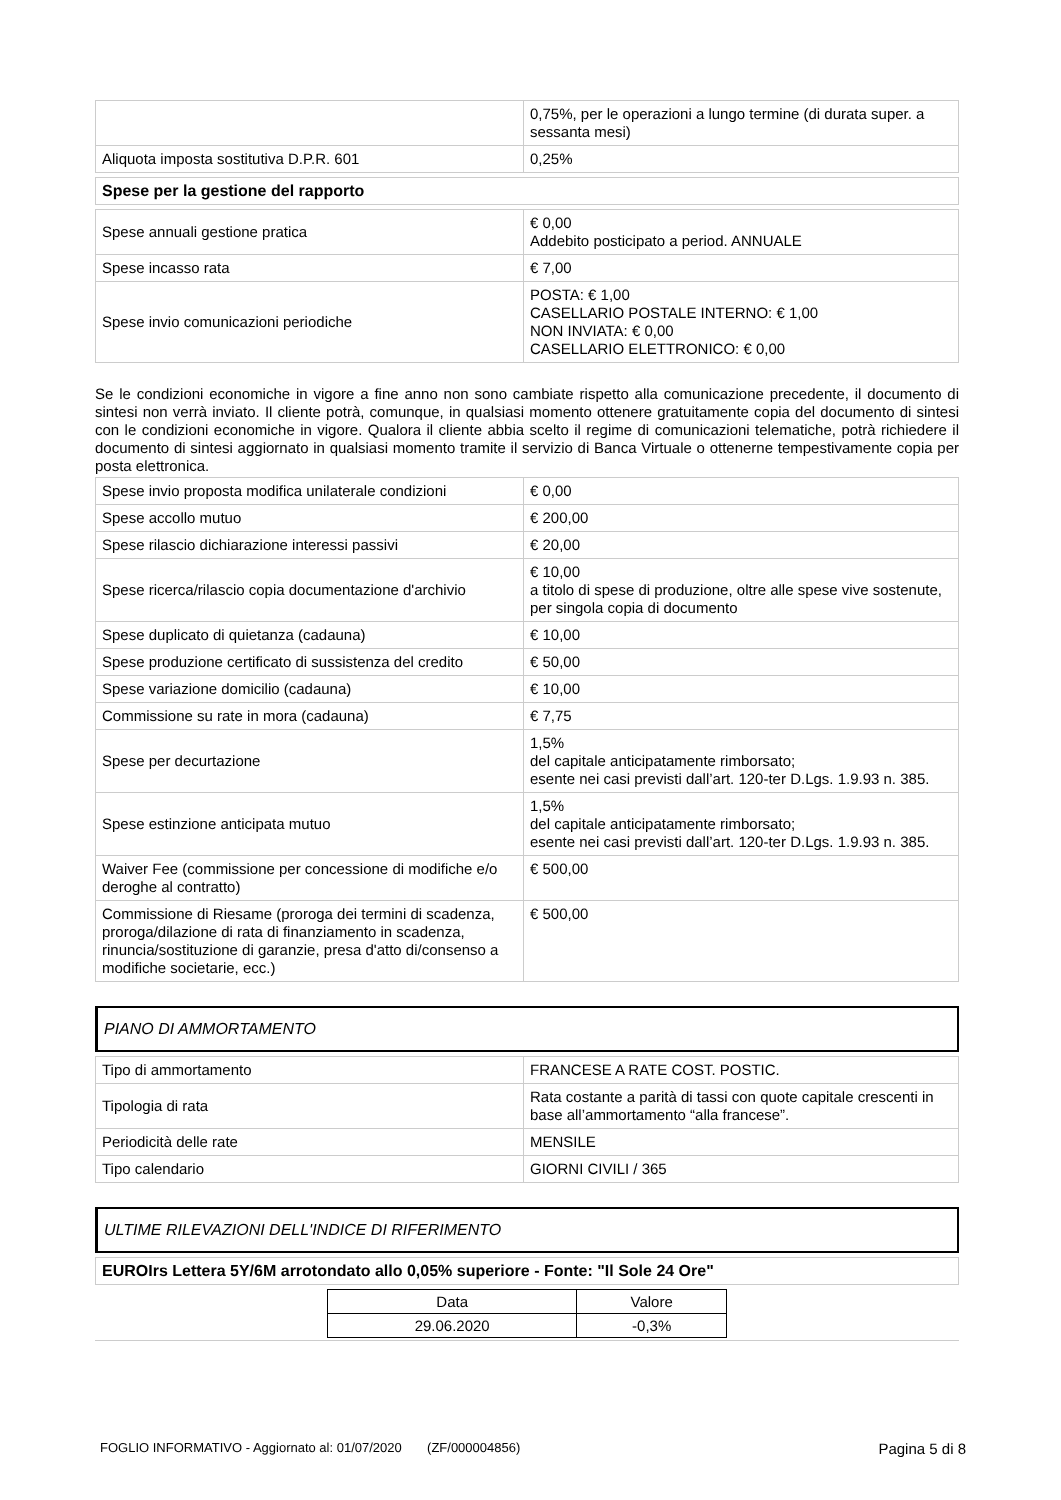| | 0,75%, per le operazioni a lungo termine (di durata super. a sessanta mesi) |
| Aliquota imposta sostitutiva D.P.R. 601 | 0,25% |
| Spese per la gestione del rapporto |
| Spese annuali gestione pratica | € 0,00 Addebito posticipato a period. ANNUALE |
| Spese incasso rata | € 7,00 |
| Spese invio comunicazioni periodiche | POSTA: € 1,00 CASELLARIO POSTALE INTERNO: € 1,00 NON INVIATA: € 0,00 CASELLARIO ELETTRONICO: € 0,00 |
Se le condizioni economiche in vigore a fine anno non sono cambiate rispetto alla comunicazione precedente, il documento di sintesi non verrà inviato. Il cliente potrà, comunque, in qualsiasi momento ottenere gratuitamente copia del documento di sintesi con le condizioni economiche in vigore. Qualora il cliente abbia scelto il regime di comunicazioni telematiche, potrà richiedere il documento di sintesi aggiornato in qualsiasi momento tramite il servizio di Banca Virtuale o ottenerne tempestivamente copia per posta elettronica.
| Spese invio proposta modifica unilaterale condizioni | € 0,00 |
| Spese accollo mutuo | € 200,00 |
| Spese rilascio dichiarazione interessi passivi | € 20,00 |
| Spese ricerca/rilascio copia documentazione d'archivio | € 10,00 a titolo di spese di produzione, oltre alle spese vive sostenute, per singola copia di documento |
| Spese duplicato di quietanza (cadauna) | € 10,00 |
| Spese produzione certificato di sussistenza del credito | € 50,00 |
| Spese variazione domicilio (cadauna) | € 10,00 |
| Commissione su rate in mora (cadauna) | € 7,75 |
| Spese per decurtazione | 1,5% del capitale anticipatamente rimborsato; esente nei casi previsti dall’art. 120-ter D.Lgs. 1.9.93 n. 385. |
| Spese estinzione anticipata mutuo | 1,5% del capitale anticipatamente rimborsato; esente nei casi previsti dall’art. 120-ter D.Lgs. 1.9.93 n. 385. |
| Waiver Fee (commissione per concessione di modifiche e/o deroghe al contratto) | € 500,00 |
| Commissione di Riesame (proroga dei termini di scadenza, proroga/dilazione di rata di finanziamento in scadenza, rinuncia/sostituzione di garanzie, presa d'atto di/consenso a modifiche societarie, ecc.) | € 500,00 |
PIANO DI AMMORTAMENTO
| Tipo di ammortamento | FRANCESE A RATE COST. POSTIC. |
| Tipologia di rata | Rata costante a parità di tassi con quote capitale crescenti in base all’ammortamento “alla francese”. |
| Periodicità delle rate | MENSILE |
| Tipo calendario | GIORNI CIVILI / 365 |
ULTIME RILEVAZIONI DELL'INDICE DI RIFERIMENTO
| EUROIrs Lettera 5Y/6M arrotondato allo 0,05% superiore - Fonte: "Il Sole 24 Ore" |
| Data | Valore |
| 29.06.2020 | -0,3% |
FOGLIO INFORMATIVO - Aggiornato al: 01/07/2020 (ZF/000004856) Pagina 5 di 8